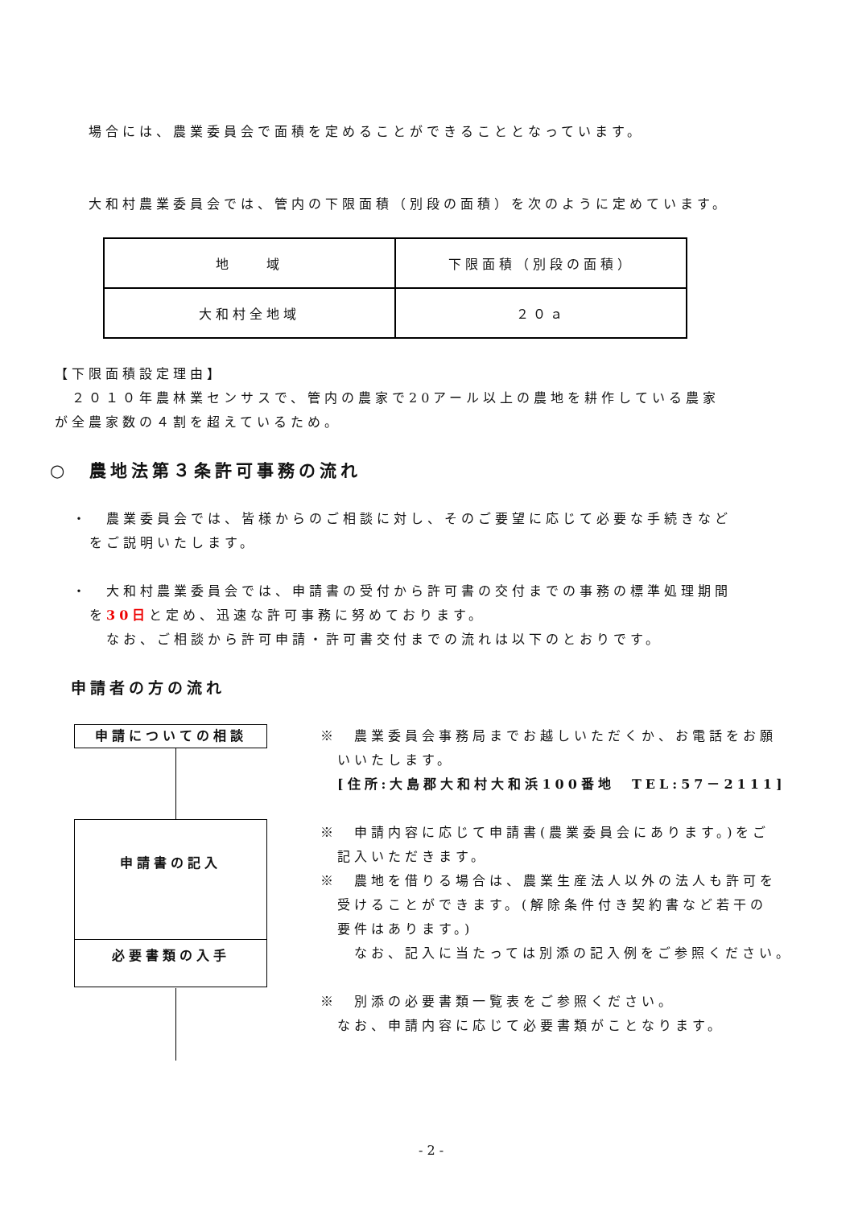場合には、農業委員会で面積を定めることができることとなっています。
大和村農業委員会では、管内の下限面積（別段の面積）を次のように定めています。
| 地 域 | 下限面積（別段の面積） |
| 大和村全地域 | ２０ａ |
【下限面積設定理由】
　２０１０年農林業センサスで、管内の農家で20アール以上の農地を耕作している農家
が全農家数の４割を超えているため。
○　農地法第３条許可事務の流れ
・　農業委員会では、皆様からのご相談に対し、そのご要望に応じて必要な手続きなど
　をご説明いたします。
・　大和村農業委員会では、申請書の受付から許可書の交付までの事務の標準処理期間
　を30日と定め、迅速な許可事務に努めております。
　　なお、ご相談から許可申請・許可書交付までの流れは以下のとおりです。
申請者の方の流れ
申請についての相談
申請書の記入
必要書類の入手
※　農業委員会事務局までお越しいただくか、お電話をお願
　いいたします。
　[住所:大島郡大和村大和浜100番地　TEL:57－2111]
※　申請内容に応じて申請書(農業委員会にあります。)をご
　記入いただきます。
※　農地を借りる場合は、農業生産法人以外の法人も許可を
　受けることができます。(解除条件付き契約書など若干の
　要件はあります。)
　　なお、記入に当たっては別添の記入例をご参照ください。
※　別添の必要書類一覧表をご参照ください。
　なお、申請内容に応じて必要書類がことなります。
- 2 -